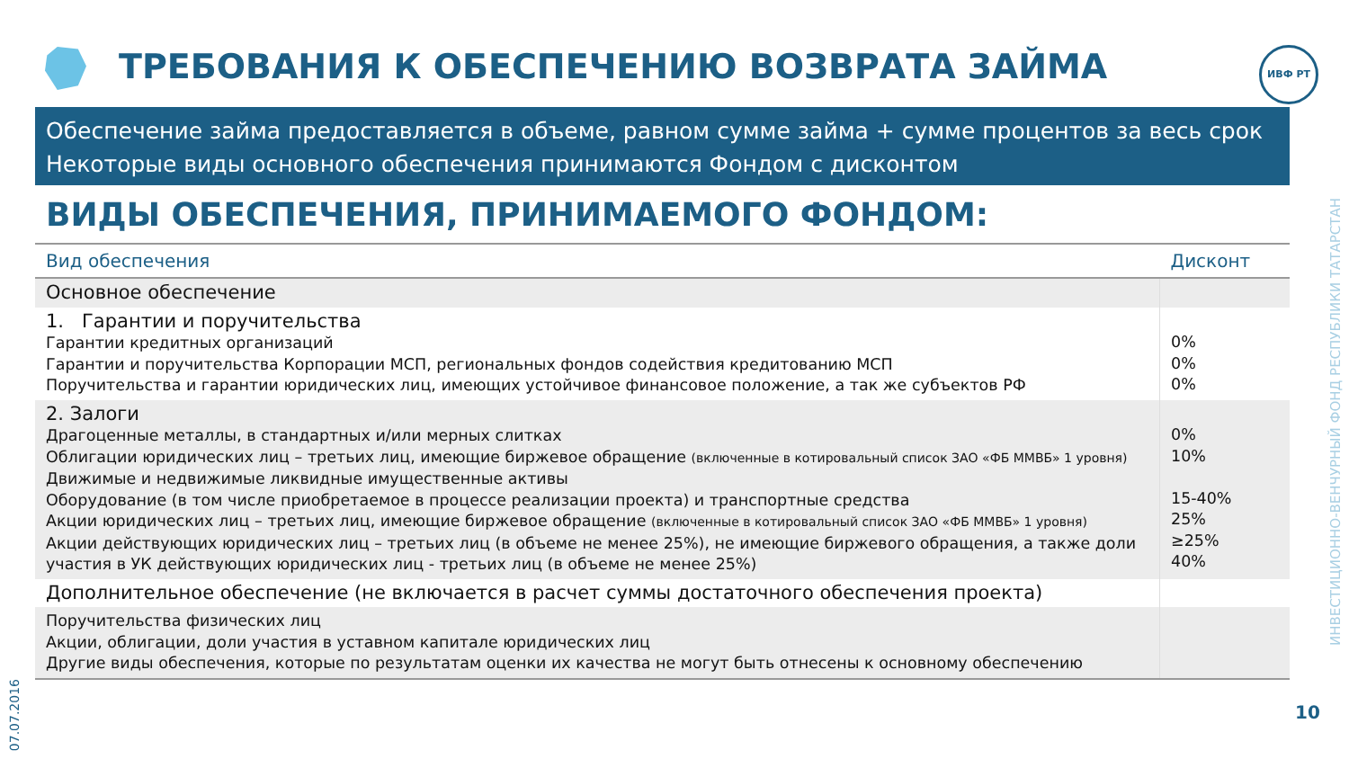ТРЕБОВАНИЯ К ОБЕСПЕЧЕНИЮ ВОЗВРАТА ЗАЙМА
ИВФ РТ
Обеспечение займа предоставляется в объеме, равном сумме займа + сумме процентов за весь срок
Некоторые виды основного обеспечения принимаются Фондом с дисконтом
ВИДЫ ОБЕСПЕЧЕНИЯ, ПРИНИМАЕМОГО ФОНДОМ:
| Вид обеспечения | Дисконт |
| --- | --- |
| Основное обеспечение | |
| 1. Гарантии и поручительства Гарантии кредитных организаций Гарантии и поручительства Корпорации МСП, региональных фондов содействия кредитованию МСП Поручительства и гарантии юридических лиц, имеющих устойчивое финансовое положение, а так же субъектов РФ | 0% 0% 0% |
| 2. Залоги Драгоценные металлы, в стандартных и/или мерных слитках Облигации юридических лиц – третьих лиц, имеющие биржевое обращение (включенные в котировальный список ЗАО «ФБ ММВБ» 1 уровня) Движимые и недвижимые ликвидные имущественные активы Оборудование (в том числе приобретаемое в процессе реализации проекта) и транспортные средства Акции юридических лиц – третьих лиц, имеющие биржевое обращение (включенные в котировальный список ЗАО «ФБ ММВБ» 1 уровня) Акции действующих юридических лиц – третьих лиц (в объеме не менее 25%), не имеющие биржевого обращения, а также доли участия в УК действующих юридических лиц - третьих лиц (в объеме не менее 25%) | 0% 10% 15-40% 25% ≥25% 40% |
| Дополнительное обеспечение (не включается в расчет суммы достаточного обеспечения проекта) | |
| Поручительства физических лиц Акции, облигации, доли участия в уставном капитале юридических лиц Другие виды обеспечения, которые по результатам оценки их качества не могут быть отнесены к основному обеспечению | |
ИНВЕСТИЦИОННО-ВЕНЧУРНЫЙ ФОНД РЕСПУБЛИКИ ТАТАРСТАН
07.07.2016
10